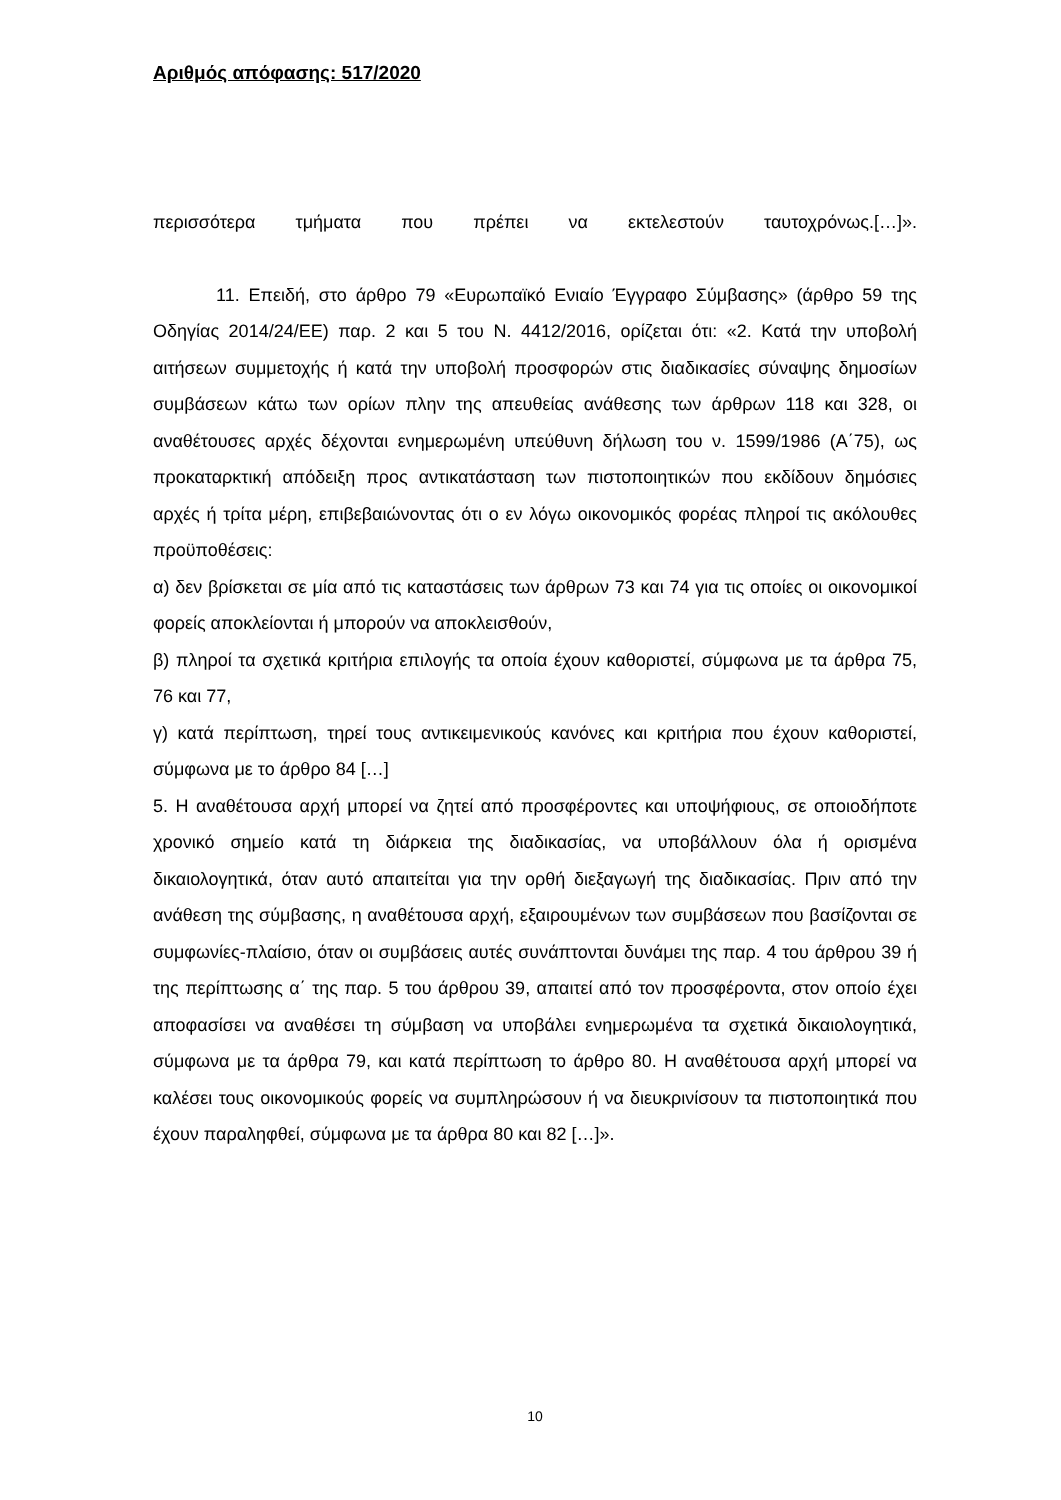Αριθμός απόφασης: 517/2020
περισσότερα τμήματα που πρέπει να εκτελεστούν ταυτοχρόνως.[…]».
11. Επειδή, στο άρθρο 79 «Ευρωπαϊκό Ενιαίο Έγγραφο Σύμβασης» (άρθρο 59 της Οδηγίας 2014/24/ΕΕ) παρ. 2 και 5 του Ν. 4412/2016, ορίζεται ότι: «2. Κατά την υποβολή αιτήσεων συμμετοχής ή κατά την υποβολή προσφορών στις διαδικασίες σύναψης δημοσίων συμβάσεων κάτω των ορίων πλην της απευθείας ανάθεσης των άρθρων 118 και 328, οι αναθέτουσες αρχές δέχονται ενημερωμένη υπεύθυνη δήλωση του ν. 1599/1986 (Α΄75), ως προκαταρκτική απόδειξη προς αντικατάσταση των πιστοποιητικών που εκδίδουν δημόσιες αρχές ή τρίτα μέρη, επιβεβαιώνοντας ότι ο εν λόγω οικονομικός φορέας πληροί τις ακόλουθες προϋποθέσεις:
α) δεν βρίσκεται σε μία από τις καταστάσεις των άρθρων 73 και 74 για τις οποίες οι οικονομικοί φορείς αποκλείονται ή μπορούν να αποκλεισθούν,
β) πληροί τα σχετικά κριτήρια επιλογής τα οποία έχουν καθοριστεί, σύμφωνα με τα άρθρα 75, 76 και 77,
γ) κατά περίπτωση, τηρεί τους αντικειμενικούς κανόνες και κριτήρια που έχουν καθοριστεί, σύμφωνα με το άρθρο 84 […]
5. Η αναθέτουσα αρχή μπορεί να ζητεί από προσφέροντες και υποψήφιους, σε οποιοδήποτε χρονικό σημείο κατά τη διάρκεια της διαδικασίας, να υποβάλλουν όλα ή ορισμένα δικαιολογητικά, όταν αυτό απαιτείται για την ορθή διεξαγωγή της διαδικασίας. Πριν από την ανάθεση της σύμβασης, η αναθέτουσα αρχή, εξαιρουμένων των συμβάσεων που βασίζονται σε συμφωνίες-πλαίσιο, όταν οι συμβάσεις αυτές συνάπτονται δυνάμει της παρ. 4 του άρθρου 39 ή της περίπτωσης α΄ της παρ. 5 του άρθρου 39, απαιτεί από τον προσφέροντα, στον οποίο έχει αποφασίσει να αναθέσει τη σύμβαση να υποβάλει ενημερωμένα τα σχετικά δικαιολογητικά, σύμφωνα με τα άρθρα 79, και κατά περίπτωση το άρθρο 80. Η αναθέτουσα αρχή μπορεί να καλέσει τους οικονομικούς φορείς να συμπληρώσουν ή να διευκρινίσουν τα πιστοποιητικά που έχουν παραληφθεί, σύμφωνα με τα άρθρα 80 και 82 […]».
10